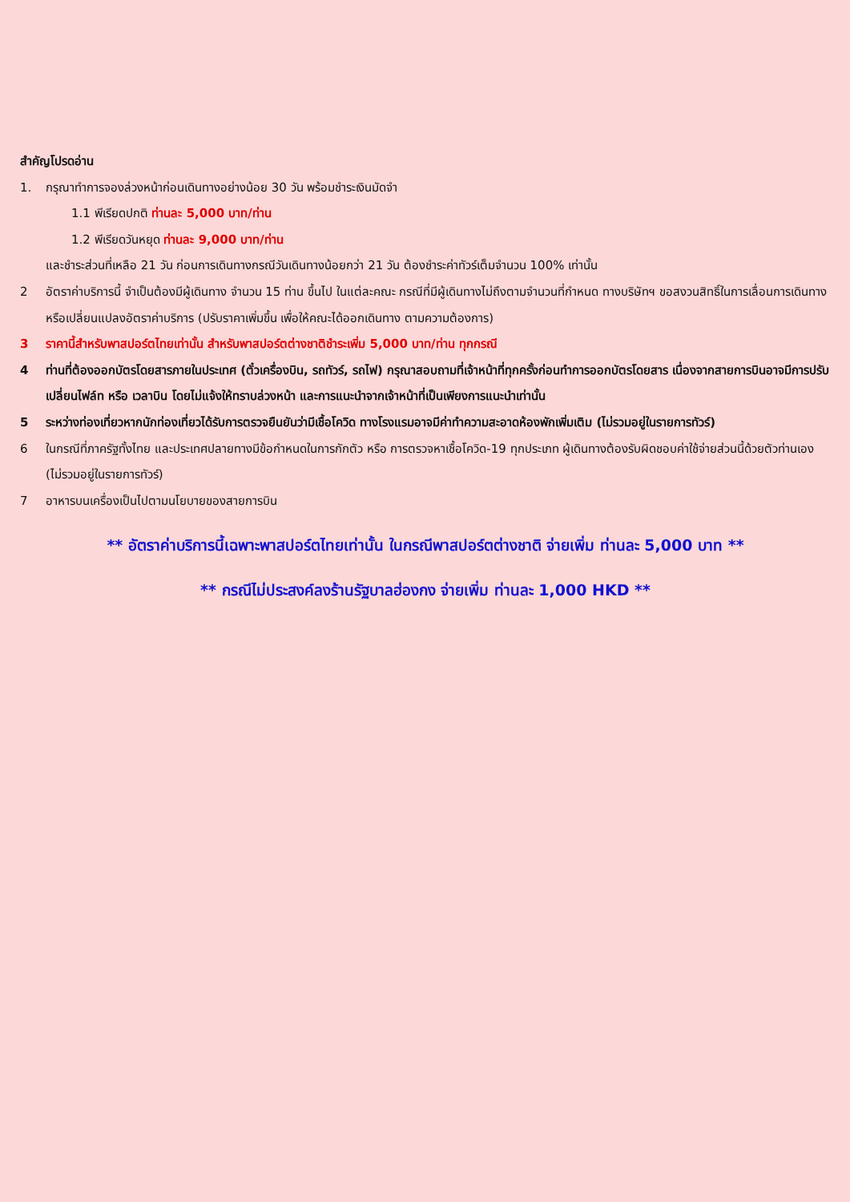สำคัญโปรดอ่าน
1. กรุณาทำการจองล่วงหน้าก่อนเดินทางอย่างน้อย 30 วัน พร้อมชำระเงินมัดจำ
1.1 พีเรียดปกติ ท่านละ 5,000 บาท/ท่าน
1.2 พีเรียดวันหยุด ท่านละ 9,000 บาท/ท่าน
และชำระส่วนที่เหลือ 21 วัน ก่อนการเดินทางกรณีวันเดินทางน้อยกว่า 21 วัน ต้องชำระค่าทัวร์เต็มจำนวน 100% เท่านั้น
2 อัตราค่าบริการนี้ จำเป็นต้องมีผู้เดินทาง จำนวน 15 ท่าน ขึ้นไป ในแต่ละคณะ กรณีที่มีผู้เดินทางไม่ถึงตามจำนวนที่กำหนด ทางบริษัทฯ ขอสงวนสิทธิ์ในการเลื่อนการเดินทาง หรือเปลี่ยนแปลงอัตราค่าบริการ (ปรับราคาเพิ่มขึ้น เพื่อให้คณะได้ออกเดินทาง ตามความต้องการ)
3 ราคานี้สำหรับพาสปอร์ตไทยเท่านั้น สำหรับพาสปอร์ตต่างชาติชำระเพิ่ม 5,000 บาท/ท่าน ทุกกรณี
4 ท่านที่ต้องออกบัตรโดยสารภายในประเทศ (ตั๋วเครื่องบิน, รถทัวร์, รถไฟ) กรุณาสอบถามที่เจ้าหน้าที่ทุกครั้งก่อนทำการออกบัตรโดยสาร เนื่องจากสายการบินอาจมีการปรับเปลี่ยนไฟล์ท หรือ เวลาบิน โดยไม่แจ้งให้ทราบล่วงหน้า และการแนะนำจากเจ้าหน้าที่เป็นเพียงการแนะนำเท่านั้น
5 ระหว่างท่องเที่ยวหากนักท่องเที่ยวได้รับการตรวจยืนยันว่ามีเชื้อโควิด ทางโรงแรมอาจมีค่าทำความสะอาดห้องพักเพิ่มเติม (ไม่รวมอยู่ในรายการทัวร์)
6 ในกรณีที่ภาครัฐทั้งไทย และประเทศปลายทางมีข้อกำหนดในการกักตัว หรือ การตรวจหาเชื้อโควิด-19 ทุกประเภท ผู้เดินทางต้องรับผิดชอบค่าใช้จ่ายส่วนนี้ด้วยตัวท่านเอง (ไม่รวมอยู่ในรายการทัวร์)
7 อาหารบนเครื่องเป็นไปตามนโยบายของสายการบิน
** อัตราค่าบริการนี้เฉพาะพาสปอร์ตไทยเท่านั้น ในกรณีพาสปอร์ตต่างชาติ จ่ายเพิ่ม ท่านละ 5,000 บาท **
** กรณีไม่ประสงค์ลงร้านรัฐบาลฮ่องกง จ่ายเพิ่ม ท่านละ 1,000 HKD **